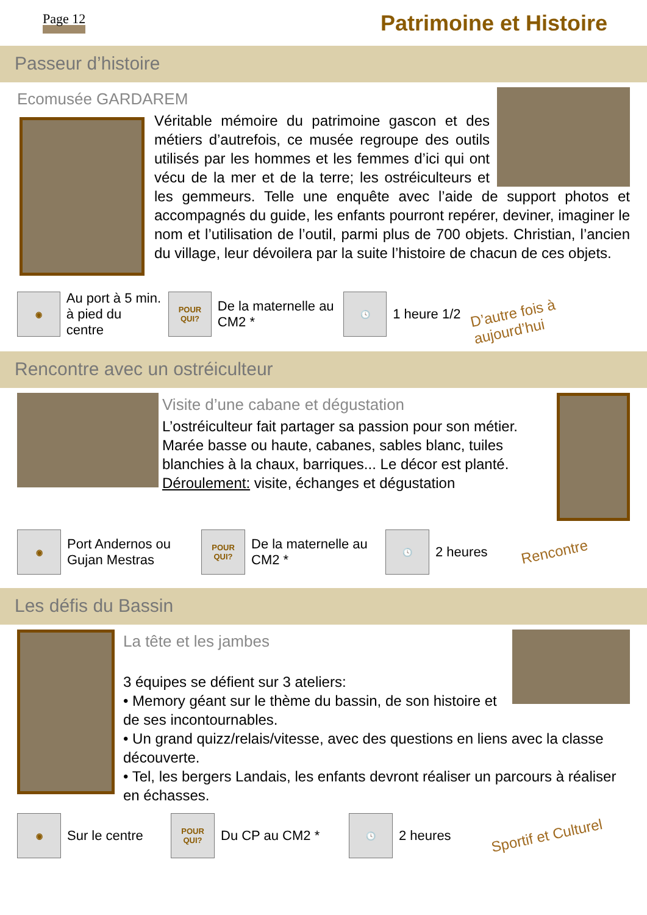Page 12 Patrimoine et Histoire
Passeur d’histoire
Ecomusée GARDAREM
Véritable mémoire du patrimoine gascon et des métiers d’autrefois, ce musée regroupe des outils utilisés par les hommes et les femmes d’ici qui ont vécu de la mer et de la terre; les ostréiculteurs et les gemmeurs. Telle une enquête avec l’aide de support photos et accompagnés du guide, les enfants pourront repérer, deviner, imaginer le nom et l’utilisation de l’outil, parmi plus de 700 objets. Christian, l’ancien du village, leur dévoilera par la suite l’histoire de chacun de ces objets.
◉
Au port à 5 min. à pied du centre
POUR QUI?
De la maternelle au CM2 *
🕓
1 heure 1/2
D’autre fois à aujourd’hui
Rencontre avec un ostréiculteur
Visite d’une cabane et dégustation
L’ostréiculteur fait partager sa passion pour son métier. Marée basse ou haute, cabanes, sables blanc, tuiles blanchies à la chaux, barriques... Le décor est planté.
Déroulement: visite, échanges et dégustation
◉
Port Andernos ou Gujan Mestras
POUR QUI?
De la maternelle au CM2 *
🕓
2 heures
Rencontre
Les défis du Bassin
La tête et les jambes
3 équipes se défient sur 3 ateliers:
• Memory géant sur le thème du bassin, de son histoire et de ses incontournables.
• Un grand quizz/relais/vitesse, avec des questions en liens avec la classe découverte.
• Tel, les bergers Landais, les enfants devront réaliser un parcours à réaliser en échasses.
◉
Sur le centre
POUR QUI?
Du CP au CM2 *
🕓
2 heures
Sportif et Culturel